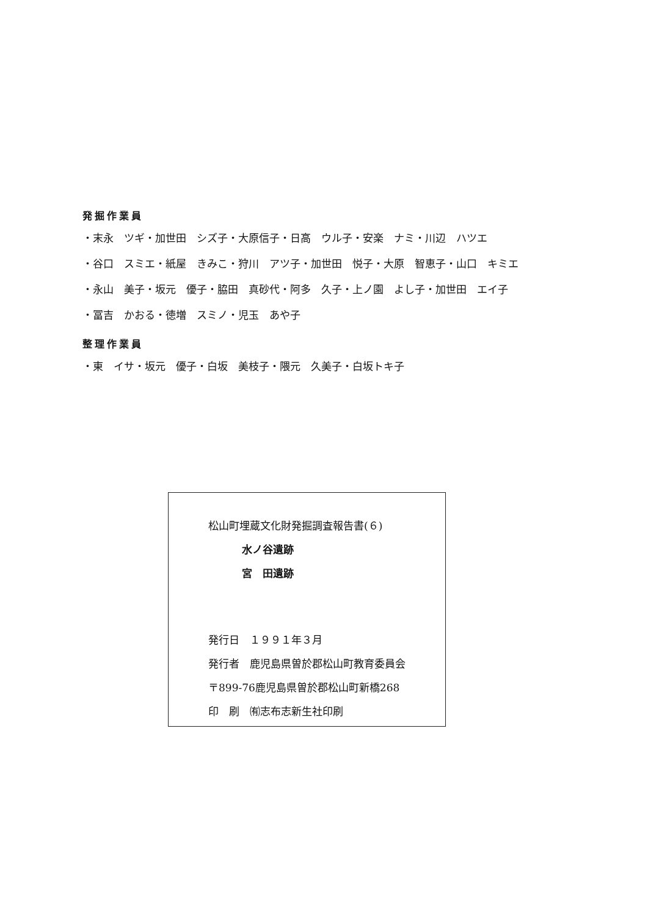発掘作業員
・末永　ツギ・加世田　シズ子・大原信子・日高　ウル子・安楽　ナミ・川辺　ハツエ
・谷口　スミエ・紙屋　きみこ・狩川　アツ子・加世田　悦子・大原　智恵子・山口　キミエ
・永山　美子・坂元　優子・脇田　真砂代・阿多　久子・上ノ園　よし子・加世田　エイ子
・冨吉　かおる・徳増　スミノ・児玉　あや子
整理作業員
・東　イサ・坂元　優子・白坂　美枝子・隈元　久美子・白坂トキ子
松山町埋蔵文化財発掘調査報告書(６)
水ノ谷遺跡
宮　田遺跡
発行日　１９９１年３月
発行者　鹿児島県曽於郡松山町教育委員会
〒899-76鹿児島県曽於郡松山町新橋268
印　刷　㈲志布志新生社印刷